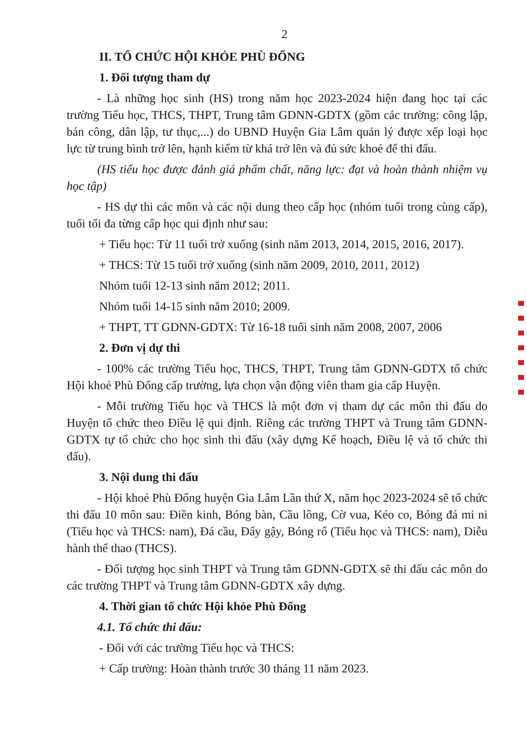2
II. TỔ CHỨC HỘI KHỎE PHÙ ĐỔNG
1. Đối tượng tham dự
- Là những học sinh (HS) trong năm học 2023-2024 hiện đang học tại các trường Tiểu học, THCS, THPT, Trung tâm GDNN-GDTX (gồm các trường: công lập, bán công, dân lập, tư thục,...) do UBND Huyện Gia Lâm quản lý được xếp loại học lực từ trung bình trở lên, hạnh kiểm từ khá trở lên và đủ sức khoẻ để thi đấu.
(HS tiểu học được đánh giá phẩm chất, năng lực: đạt và hoàn thành nhiệm vụ học tập)
- HS dự thi các môn và các nội dung theo cấp học (nhóm tuổi trong cùng cấp), tuổi tối đa từng cấp học qui định như sau:
+ Tiểu học: Từ 11 tuổi trở xuống (sinh năm 2013, 2014, 2015, 2016, 2017).
+ THCS: Từ 15 tuổi trở xuống (sinh năm 2009, 2010, 2011, 2012)
Nhóm tuổi 12-13 sinh năm 2012; 2011.
Nhóm tuổi 14-15 sinh năm 2010; 2009.
+ THPT, TT GDNN-GDTX: Từ 16-18 tuổi sinh năm 2008, 2007, 2006
2. Đơn vị dự thi
- 100% các trường Tiểu học, THCS, THPT, Trung tâm GDNN-GDTX tổ chức Hội khoẻ Phù Đổng cấp trường, lựa chọn vận động viên tham gia cấp Huyện.
- Mỗi trường Tiểu học và THCS là một đơn vị tham dự các môn thi đấu do Huyện tổ chức theo Điều lệ qui định. Riêng các trường THPT và Trung tâm GDNN-GDTX tự tổ chức cho học sinh thi đấu (xây dựng Kế hoạch, Điều lệ và tổ chức thi đấu).
3. Nội dung thi đấu
- Hội khoẻ Phù Đổng huyện Gia Lâm Lần thứ X, năm học 2023-2024 sẽ tổ chức thi đấu 10 môn sau: Điền kinh, Bóng bàn, Cầu lông, Cờ vua, Kéo co, Bóng đá mi ni (Tiểu học và THCS: nam), Đá cầu, Đẩy gậy, Bóng rổ (Tiểu học và THCS: nam), Diễu hành thể thao (THCS).
- Đối tượng học sinh THPT và Trung tâm GDNN-GDTX sẽ thi đấu các môn do các trường THPT và Trung tâm GDNN-GDTX xây dựng.
4. Thời gian tổ chức Hội khỏe Phù Đổng
4.1. Tổ chức thi đấu:
- Đối với các trường Tiểu học và THCS:
+ Cấp trường: Hoàn thành trước 30 tháng 11 năm 2023.